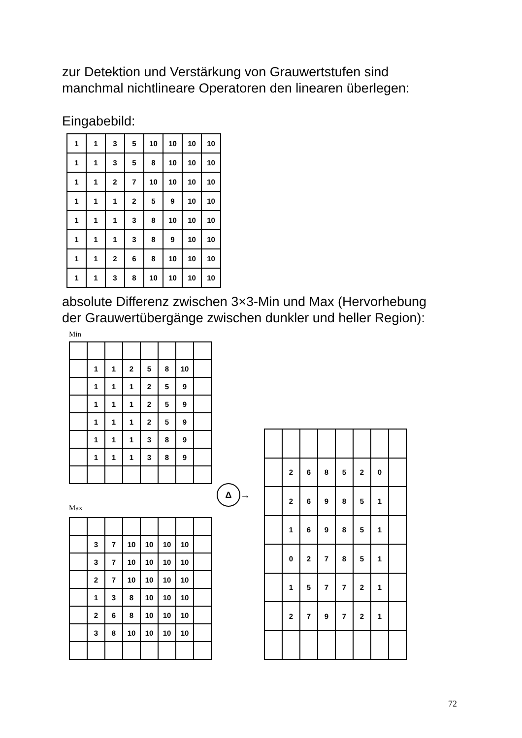zur Detektion und Verstärkung von Grauwertstufen sind
manchmal nichtlineare Operatoren den linearen überlegen:
Eingabebild:
| 1 | 1 | 3 | 5 | 10 | 10 | 10 | 10 |
| 1 | 1 | 3 | 5 | 8 | 10 | 10 | 10 |
| 1 | 1 | 2 | 7 | 10 | 10 | 10 | 10 |
| 1 | 1 | 1 | 2 | 5 | 9 | 10 | 10 |
| 1 | 1 | 1 | 3 | 8 | 10 | 10 | 10 |
| 1 | 1 | 1 | 3 | 8 | 9 | 10 | 10 |
| 1 | 1 | 2 | 6 | 8 | 10 | 10 | 10 |
| 1 | 1 | 3 | 8 | 10 | 10 | 10 | 10 |
absolute Differenz zwischen 3×3-Min und Max (Hervorhebung
der Grauwertübergänge zwischen dunkler und heller Region):
Min
| | 1 | 1 | 2 | 5 | 8 | 10 | |
| | 1 | 1 | 1 | 2 | 5 | 9 | |
| | 1 | 1 | 1 | 2 | 5 | 9 | |
| | 1 | 1 | 1 | 2 | 5 | 9 | |
| | 1 | 1 | 1 | 3 | 8 | 9 | |
| | 1 | 1 | 1 | 3 | 8 | 9 | |
Max
| | 3 | 7 | 10 | 10 | 10 | 10 | |
| | 3 | 7 | 10 | 10 | 10 | 10 | |
| | 2 | 7 | 10 | 10 | 10 | 10 | |
| | 1 | 3 | 8 | 10 | 10 | 10 | |
| | 2 | 6 | 8 | 10 | 10 | 10 | |
| | 3 | 8 | 10 | 10 | 10 | 10 | |
Δ
→
| | 2 | 6 | 8 | 5 | 2 | 0 | |
| | 2 | 6 | 9 | 8 | 5 | 1 | |
| | 1 | 6 | 9 | 8 | 5 | 1 | |
| | 0 | 2 | 7 | 8 | 5 | 1 | |
| | 1 | 5 | 7 | 7 | 2 | 1 | |
| | 2 | 7 | 9 | 7 | 2 | 1 | |
72